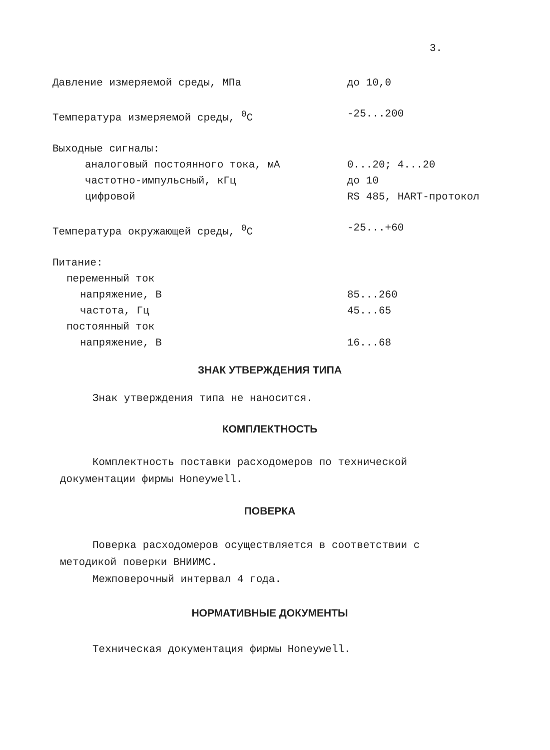3.
| Давление измеряемой среды, МПа | до 10,0 |
| Температура измеряемой среды, <sup>0</sup>С | -25...200 |
| Выходные сигналы: | |
| аналоговый постоянного тока, мА | 0...20; 4...20 |
| частотно-импульсный, кГц | до 10 |
| цифровой | RS 485, HART-протокол |
| Температура окружающей среды, <sup>0</sup>С | -25...+60 |
| Питание: | |
| переменный ток | |
| напряжение, В | 85...260 |
| частота, Гц | 45...65 |
| постоянный ток | |
| напряжение, В | 16...68 |
ЗНАК УТВЕРЖДЕНИЯ ТИПА
Знак утверждения типа не наносится.
КОМПЛЕКТНОСТЬ
Комплектность поставки расходомеров по технической документации фирмы Honeywell.
ПОВЕРКА
Поверка расходомеров осуществляется в соответствии с методикой поверки ВНИИМС.
Межповерочный интервал 4 года.
НОРМАТИВНЫЕ ДОКУМЕНТЫ
Техническая документация фирмы Honeywell.